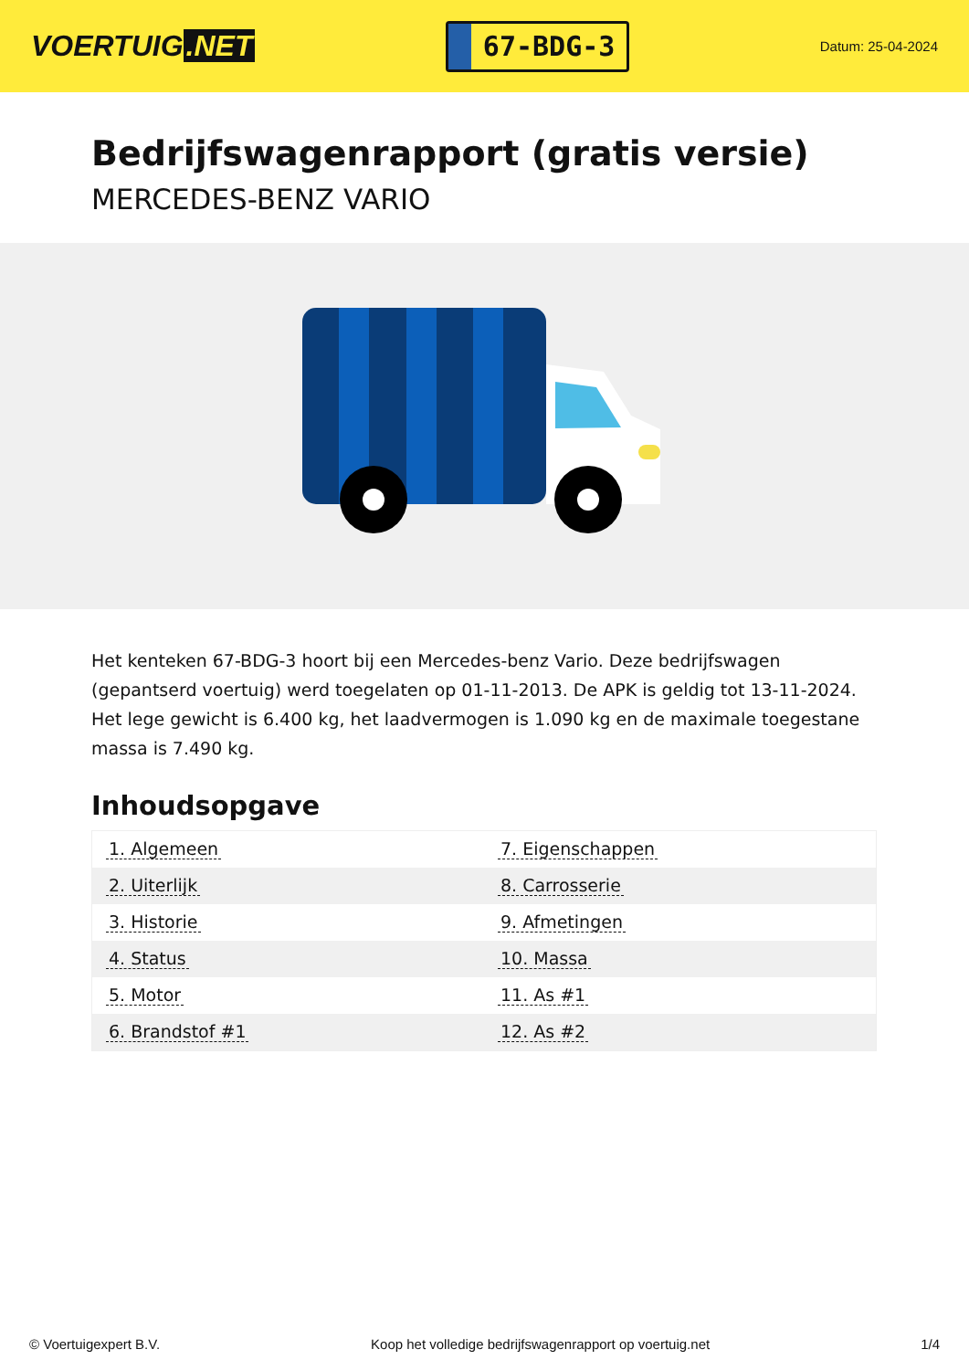VOERTUIG.NET
67-BDG-3
Datum: 25-04-2024
Bedrijfswagenrapport (gratis versie)
MERCEDES-BENZ VARIO
Het kenteken 67-BDG-3 hoort bij een Mercedes-benz Vario. Deze bedrijfswagen (gepantserd voertuig) werd toegelaten op 01-11-2013. De APK is geldig tot 13-11-2024. Het lege gewicht is 6.400 kg, het laadvermogen is 1.090 kg en de maximale toegestane massa is 7.490 kg.
Inhoudsopgave
| 1. Algemeen | 7. Eigenschappen |
| 2. Uiterlijk | 8. Carrosserie |
| 3. Historie | 9. Afmetingen |
| 4. Status | 10. Massa |
| 5. Motor | 11. As #1 |
| 6. Brandstof #1 | 12. As #2 |
© Voertuigexpert B.V. Koop het volledige bedrijfswagenrapport op voertuig.net 1/4